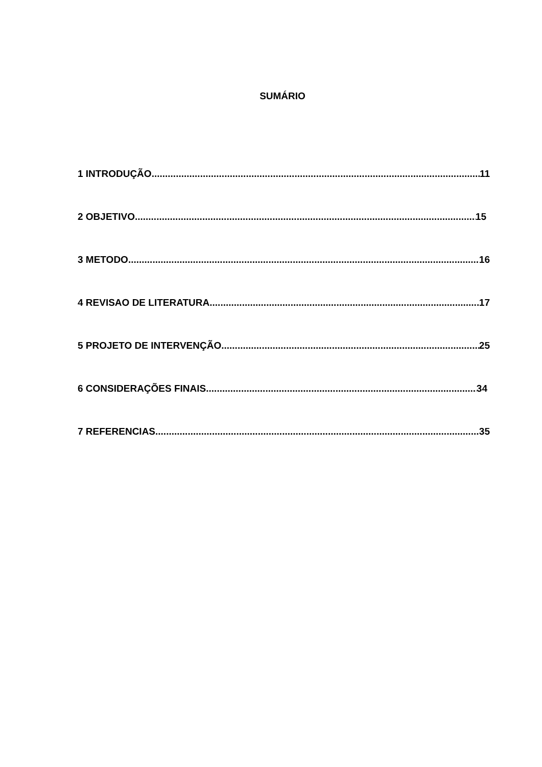SUMÁRIO
1 INTRODUÇÃO 11
2 OBJETIVO 15
3 METODO 16
4 REVISAO DE LITERATURA 17
5 PROJETO DE INTERVENÇÃO 25
6 CONSIDERAÇÕES FINAIS 34
7 REFERENCIAS 35